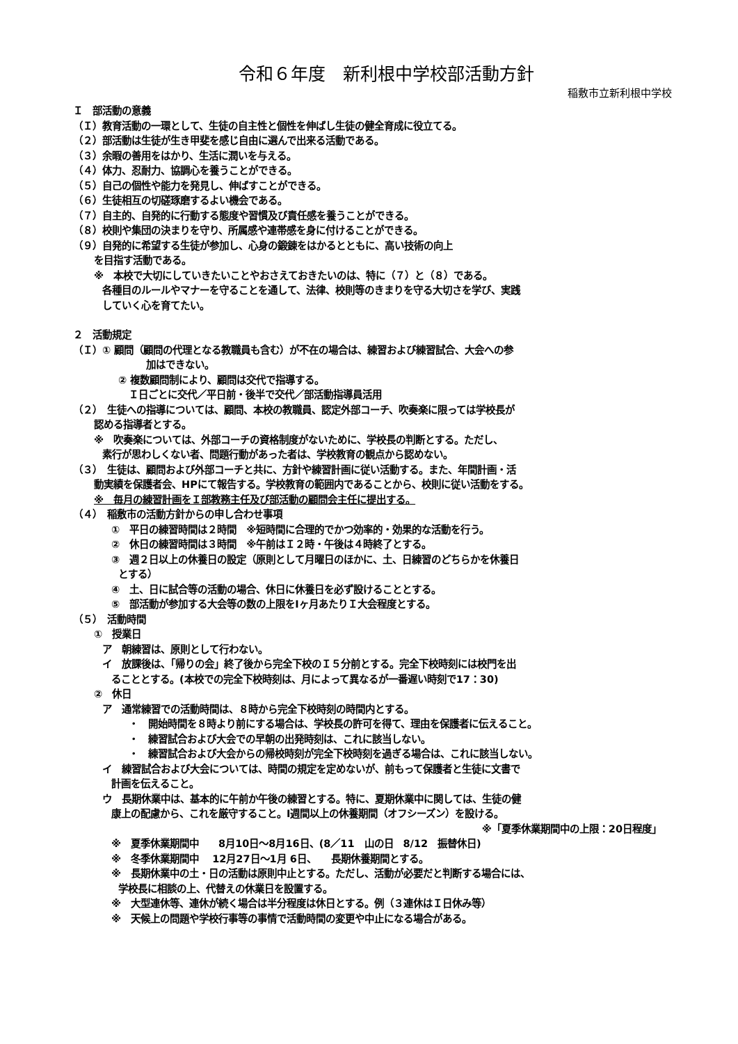令和６年度　新利根中学校部活動方針
稲敷市立新利根中学校
Ｉ　部活動の意義
（Ｉ）教育活動の一環として、生徒の自主性と個性を伸ばし生徒の健全育成に役立てる。
（２）部活動は生徒が生き甲斐を感じ自由に選んで出来る活動である。
（３）余暇の善用をはかり、生活に潤いを与える。
（４）体力、忍耐力、協調心を養うことができる。
（５）自己の個性や能力を発見し、伸ばすことができる。
（６）生徒相互の切磋琢磨するよい機会である。
（７）自主的、自発的に行動する態度や習慣及び責任感を養うことができる。
（８）校則や集団の決まりを守り、所属感や連帯感を身に付けることができる。
（９）自発的に希望する生徒が参加し、心身の鍛錬をはかるとともに、高い技術の向上
を目指す活動である。
※　本校で大切にしていきたいことやおさえておきたいのは、特に（７）と（８）である。
各種目のルールやマナーを守ることを通して、法律、校則等のきまりを守る大切さを学び、実践
していく心を育てたい。
２　活動規定
（Ｉ）① 顧問（顧問の代理となる教職員も含む）が不在の場合は、練習および練習試合、大会への参
加はできない。
② 複数顧問制により、顧問は交代で指導する。
Ｉ日ごとに交代／平日前・後半で交代／部活動指導員活用
（２）　生徒への指導については、顧問、本校の教職員、認定外部コーチ、吹奏楽に限っては学校長が
認める指導者とする。
※　吹奏楽については、外部コーチの資格制度がないために、学校長の判断とする。ただし、
素行が思わしくない者、問題行動があった者は、学校教育の観点から認めない。
（３）　生徒は、顧問および外部コーチと共に、方針や練習計画に従い活動する。また、年間計画・活
動実績を保護者会、HPにて報告する。学校教育の範囲内であることから、校則に従い活動をする。
※　毎月の練習計画をＩ部教務主任及び部活動の顧問会主任に提出する。
（４）　稲敷市の活動方針からの申し合わせ事項
①　平日の練習時間は２時間　※短時間に合理的でかつ効率的・効果的な活動を行う。
②　休日の練習時間は３時間　※午前はＩ２時・午後は４時終了とする。
③　週２日以上の休養日の設定（原則として月曜日のほかに、土、日練習のどちらかを休養日
とする）
④　土、日に試合等の活動の場合、休日に休養日を必ず設けることとする。
⑤　部活動が参加する大会等の数の上限をIヶ月あたりＩ大会程度とする。
（５）　活動時間
①　授業日
ア　朝練習は、原則として行わない。
イ　放課後は、「帰りの会」終了後から完全下校のＩ５分前とする。完全下校時刻には校門を出
ることとする。(本校での完全下校時刻は、月によって異なるが一番遅い時刻で17：30)
②　休日
ア　通常練習での活動時間は、８時から完全下校時刻の時間内とする。
・　開始時間を８時より前にする場合は、学校長の許可を得て、理由を保護者に伝えること。
・　練習試合および大会での早朝の出発時刻は、これに該当しない。
・　練習試合および大会からの帰校時刻が完全下校時刻を過ぎる場合は、これに該当しない。
イ　練習試合および大会については、時間の規定を定めないが、前もって保護者と生徒に文書で
計画を伝えること。
ウ　長期休業中は、基本的に午前か午後の練習とする。特に、夏期休業中に関しては、生徒の健
康上の配慮から、これを厳守すること。I週間以上の休養期間（オフシーズン）を設ける。
※「夏季休業期間中の上限：20日程度」
※　夏季休業期間中　　8月10日～8月16日、(8／11　山の日　8/12　振替休日)
※　冬季休業期間中　 12月27日～1月 6日、　　長期休養期間とする。
※　長期休業中の土・日の活動は原則中止とする。ただし、活動が必要だと判断する場合には、
学校長に相談の上、代替えの休業日を設置する。
※　大型連休等、連休が続く場合は半分程度は休日とする。例（３連休はＩ日休み等）
※　天候上の問題や学校行事等の事情で活動時間の変更や中止になる場合がある。